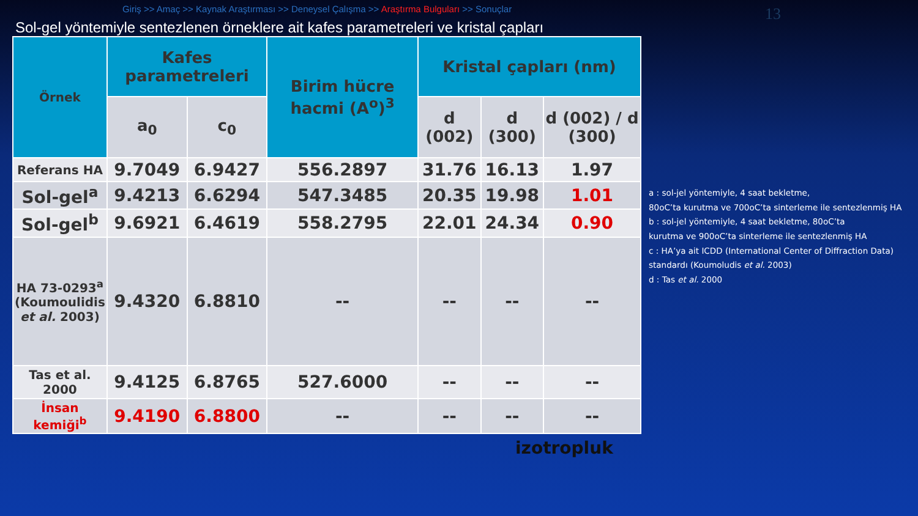Giriş >> Amaç >> Kaynak Araştırması >> Deneysel Çalışma >> Araştırma Bulguları >> Sonuçlar
13
Sol-gel yöntemiyle sentezlenen örneklere ait kafes parametreleri ve kristal çapları
| Örnek | Kafes parametreleri | | Birim hücre hacmi (A<sup>o</sup>)<sup>3</sup> | Kristal çapları (nm) | | |
| --- | --- | --- | --- | --- | --- | --- |
| | a<sub>0</sub> | c<sub>0</sub> | | d (002) | d (300) | d (002) / d (300) |
| Referans HA | 9.7049 | 6.9427 | 556.2897 | 31.76 | 16.13 | 1.97 |
| Sol-gel<sup>a</sup> | 9.4213 | 6.6294 | 547.3485 | 20.35 | 19.98 | 1.01 |
| Sol-gel<sup>b</sup> | 9.6921 | 6.4619 | 558.2795 | 22.01 | 24.34 | 0.90 |
| HA 73-0293<sup>a</sup> (Koumoulidis et al. 2003) | 9.4320 | 6.8810 | -- | -- | -- | -- |
| Tas et al. 2000 | 9.4125 | 6.8765 | 527.6000 | -- | -- | -- |
| İnsan kemiği<sup>b</sup> | 9.4190 | 6.8800 | -- | -- | -- | -- |
a : sol-jel yöntemiyle, 4 saat bekletme,
80oC’ta kurutma ve 700oC’ta sinterleme ile sentezlenmiş HA
b : sol-jel yöntemiyle, 4 saat bekletme, 80oC’ta
kurutma ve 900oC’ta sinterleme ile sentezlenmiş HA
c : HA’ya ait ICDD (International Center of Diffraction Data) standardı (Koumoludis et al. 2003)
d : Tas et al. 2000
izotropluk